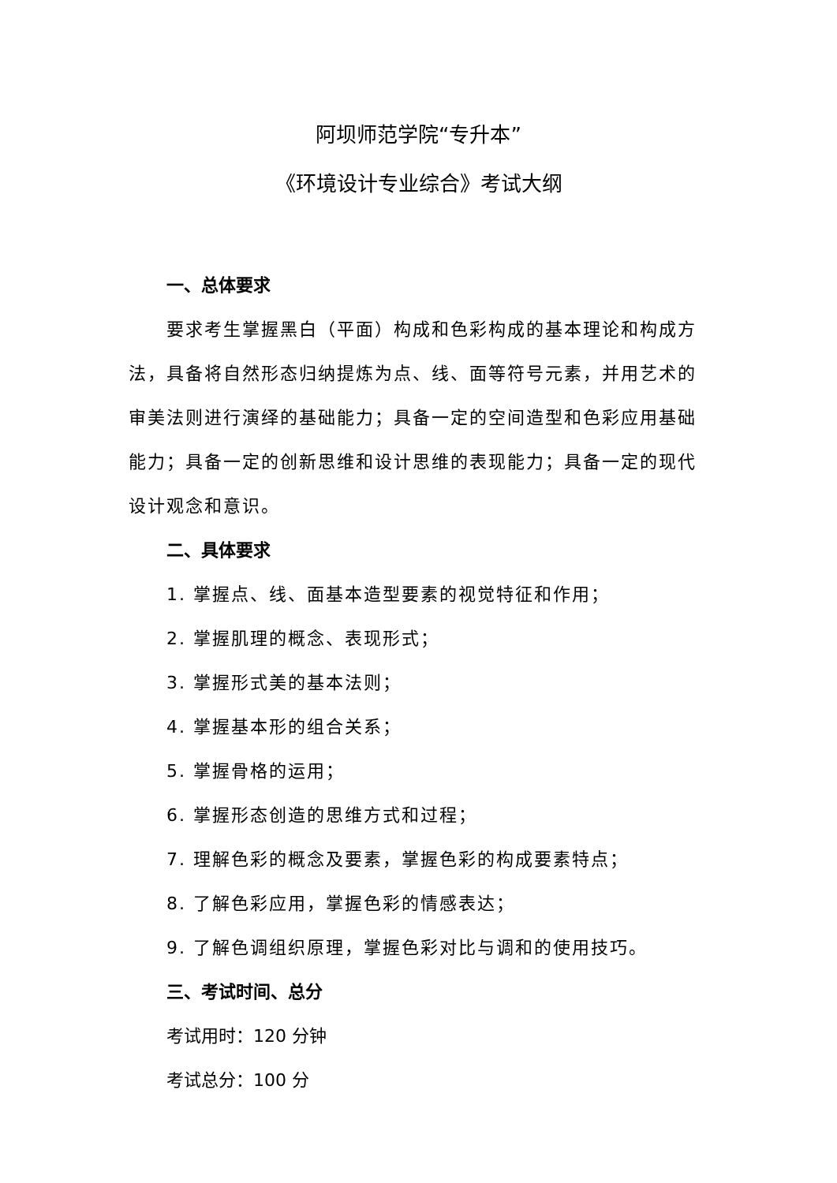阿坝师范学院“专升本”
《环境设计专业综合》考试大纲
一、总体要求
要求考生掌握黑白（平面）构成和色彩构成的基本理论和构成方法，具备将自然形态归纳提炼为点、线、面等符号元素，并用艺术的审美法则进行演绎的基础能力；具备一定的空间造型和色彩应用基础能力；具备一定的创新思维和设计思维的表现能力；具备一定的现代设计观念和意识。
二、具体要求
1. 掌握点、线、面基本造型要素的视觉特征和作用；
2. 掌握肌理的概念、表现形式；
3. 掌握形式美的基本法则；
4. 掌握基本形的组合关系；
5. 掌握骨格的运用；
6. 掌握形态创造的思维方式和过程；
7. 理解色彩的概念及要素，掌握色彩的构成要素特点；
8. 了解色彩应用，掌握色彩的情感表达；
9. 了解色调组织原理，掌握色彩对比与调和的使用技巧。
三、考试时间、总分
考试用时：120 分钟
考试总分：100 分